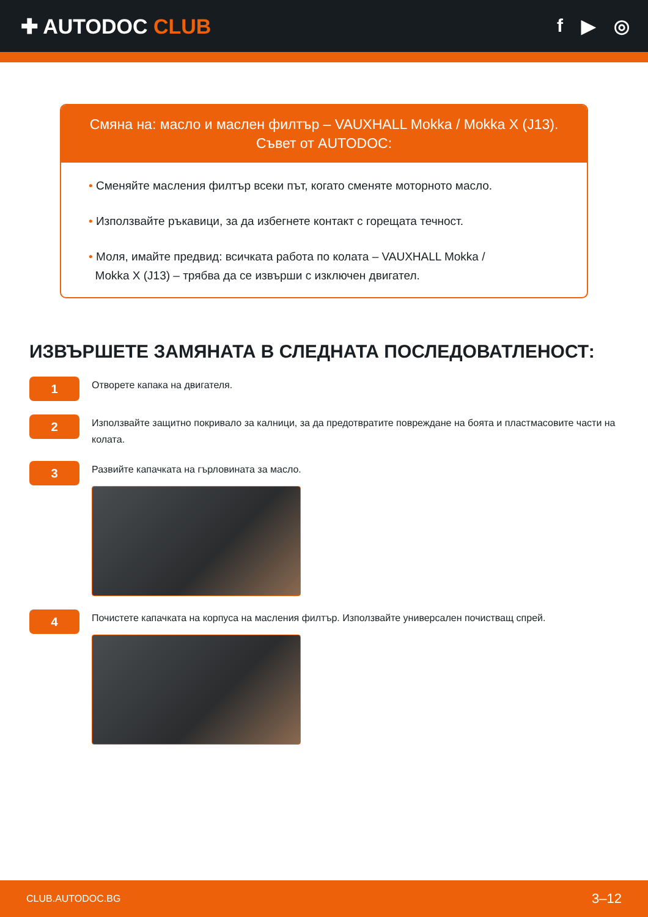✚ AUTODOC CLUB f ▶ ◎
Смяна на: масло и маслен филтър – VAUXHALL Mokka / Mokka X (J13).
Съвет от AUTODOC:
• Сменяйте масления филтър всеки път, когато сменяте моторното масло.
• Използвайте ръкавици, за да избегнете контакт с горещата течност.
• Моля, имайте предвид: всичката работа по колата – VAUXHALL Mokka /
Mokka X (J13) – трябва да се извърши с изключен двигател.
ИЗВЪРШЕТЕ ЗАМЯНАТА В СЛЕДНАТА ПОСЛЕДОВАТЛЕНОСТ:
1
Отворете капака на двигателя.
2
Използвайте защитно покривало за калници, за да предотвратите повреждане на боята и пластмасовите части на колата.
3
Развийте капачката на гърловината за масло.
4
Почистете капачката на корпуса на масления филтър. Използвайте универсален почистващ спрей.
CLUB.AUTODOC.BG 3–12